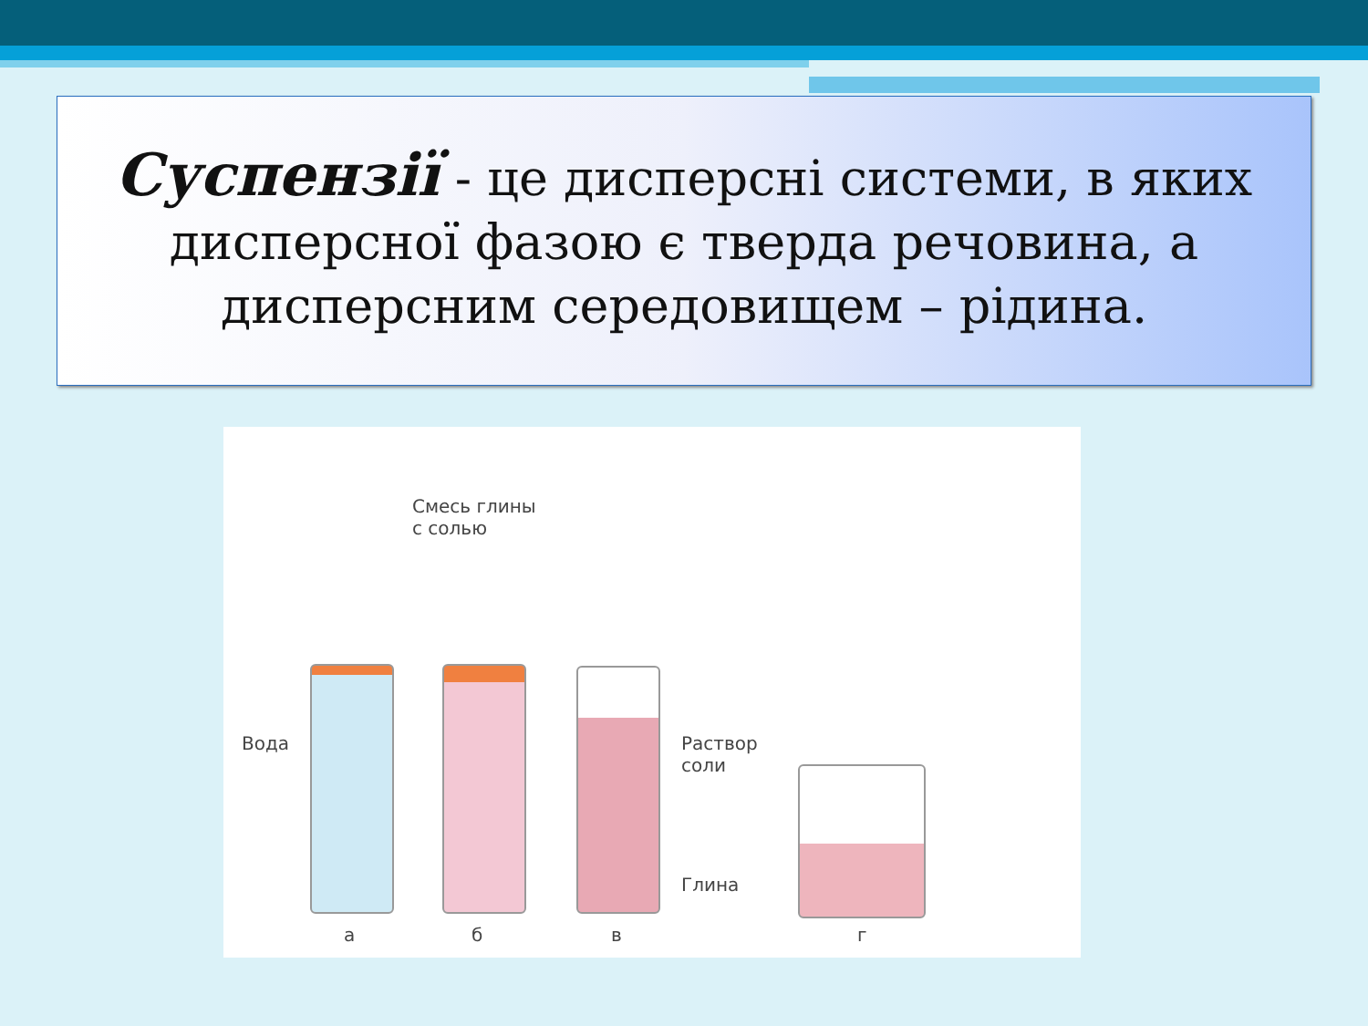Суспензії - це дисперсні системи, в яких
дисперсної фазою є тверда речовина, а
дисперсним середовищем – рідина.
Смесь глины
с солью
Вода Раствор
соли
Глина
а б в г